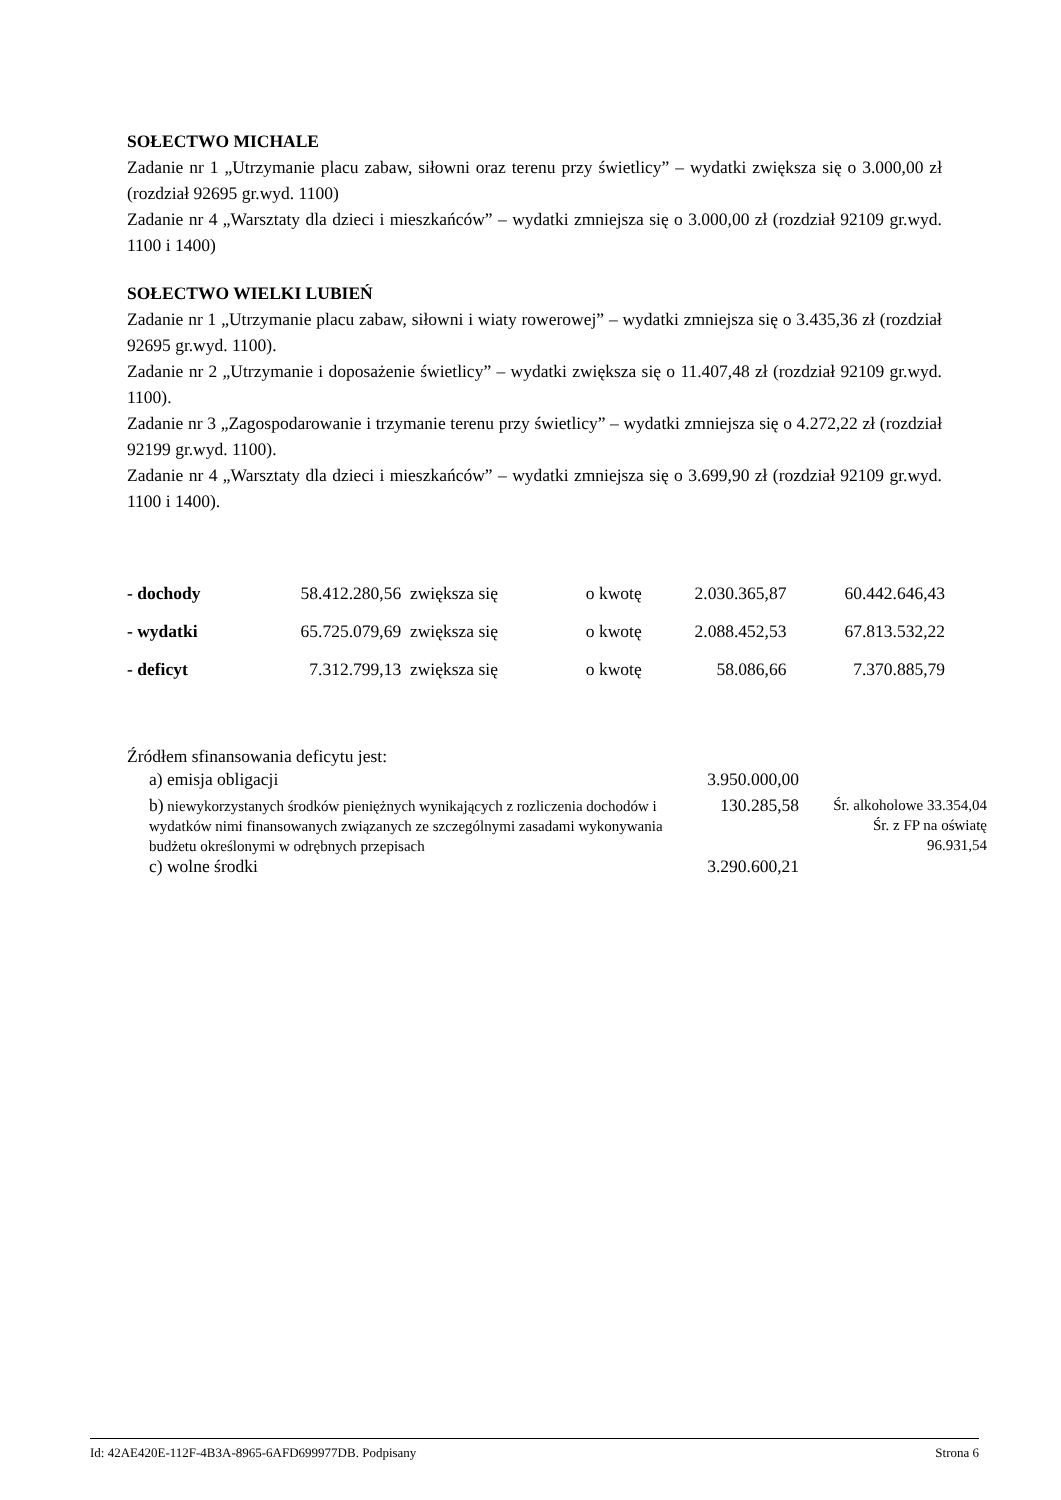SOŁECTWO MICHALE
Zadanie nr 1 „Utrzymanie placu zabaw, siłowni oraz terenu przy świetlicy” – wydatki zwiększa się o 3.000,00 zł (rozdział 92695 gr.wyd. 1100)
Zadanie nr 4 „Warsztaty dla dzieci i mieszkańców” – wydatki zmniejsza się o 3.000,00 zł (rozdział 92109 gr.wyd. 1100 i 1400)
SOŁECTWO WIELKI LUBIEŃ
Zadanie nr 1 „Utrzymanie placu zabaw, siłowni i wiaty rowerowej” – wydatki zmniejsza się o 3.435,36 zł (rozdział 92695 gr.wyd. 1100).
Zadanie nr 2 „Utrzymanie i doposażenie świetlicy” – wydatki zwiększa się o 11.407,48 zł (rozdział 92109 gr.wyd. 1100).
Zadanie nr 3 „Zagospodarowanie i trzymanie terenu przy świetlicy” – wydatki zmniejsza się o 4.272,22 zł (rozdział 92199 gr.wyd. 1100).
Zadanie nr 4 „Warsztaty dla dzieci i mieszkańców” – wydatki zmniejsza się o 3.699,90 zł (rozdział 92109 gr.wyd. 1100 i 1400).
| - dochody | 58.412.280,56 | zwiększa się | o kwotę | 2.030.365,87 | 60.442.646,43 |
| - wydatki | 65.725.079,69 | zwiększa się | o kwotę | 2.088.452,53 | 67.813.532,22 |
| - deficyt | 7.312.799,13 | zwiększa się | o kwotę | 58.086,66 | 7.370.885,79 |
Źródłem sfinansowania deficytu jest:
| a) emisja obligacji | 3.950.000,00 | |
| b) niewykorzystanych środków pieniężnych wynikających z rozliczenia dochodów i wydatków nimi finansowanych związanych ze szczególnymi zasadami wykonywania budżetu określonymi w odrębnych przepisach | 130.285,58 | Śr. alkoholowe 33.354,04 Śr. z FP na oświatę 96.931,54 |
| c) wolne środki | 3.290.600,21 | |
Id: 42AE420E-112F-4B3A-8965-6AFD699977DB. Podpisany Strona 6